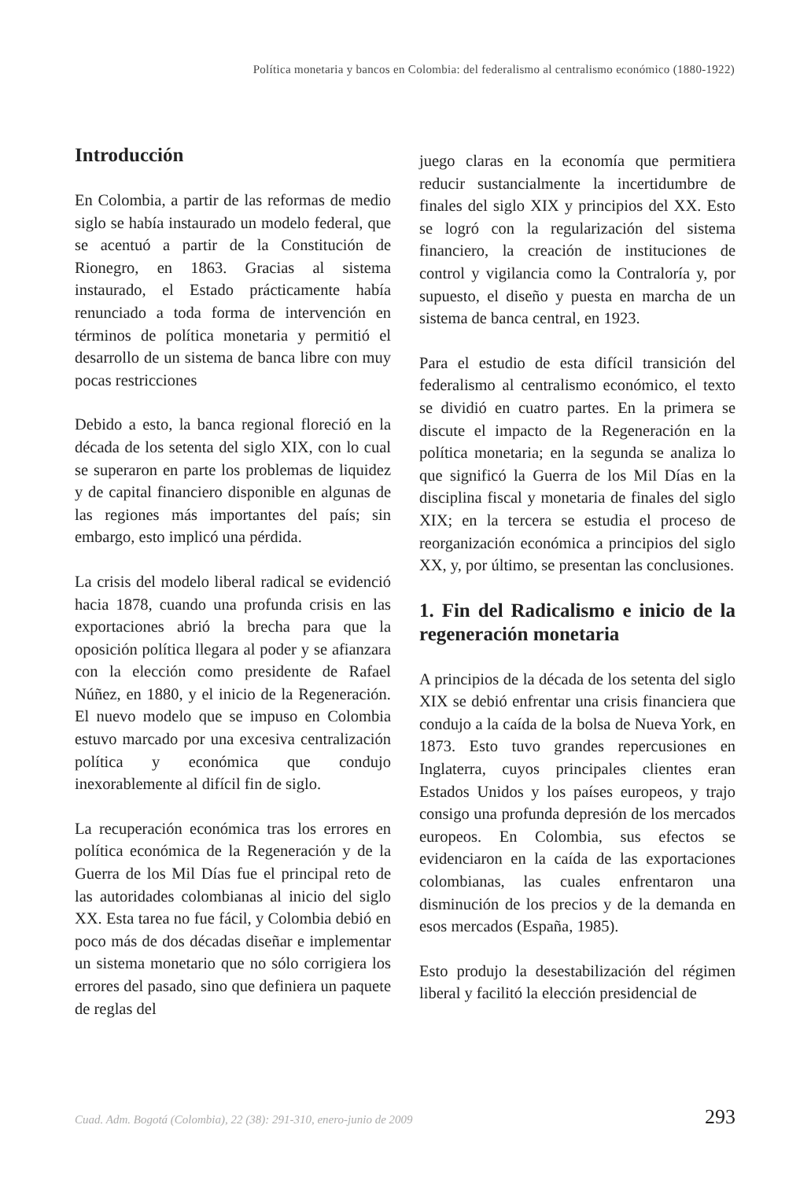Política monetaria y bancos en Colombia: del federalismo al centralismo económico (1880-1922)
Introducción
En Colombia, a partir de las reformas de medio siglo se había instaurado un modelo federal, que se acentuó a partir de la Constitución de Rionegro, en 1863. Gracias al sistema instaurado, el Estado prácticamente había renunciado a toda forma de intervención en términos de política monetaria y permitió el desarrollo de un sistema de banca libre con muy pocas restricciones
Debido a esto, la banca regional floreció en la década de los setenta del siglo XIX, con lo cual se superaron en parte los problemas de liquidez y de capital financiero disponible en algunas de las regiones más importantes del país; sin embargo, esto implicó una pérdida.
La crisis del modelo liberal radical se evidenció hacia 1878, cuando una profunda crisis en las exportaciones abrió la brecha para que la oposición política llegara al poder y se afianzara con la elección como presidente de Rafael Núñez, en 1880, y el inicio de la Regeneración. El nuevo modelo que se impuso en Colombia estuvo marcado por una excesiva centralización política y económica que condujo inexorablemente al difícil fin de siglo.
La recuperación económica tras los errores en política económica de la Regeneración y de la Guerra de los Mil Días fue el principal reto de las autoridades colombianas al inicio del siglo XX. Esta tarea no fue fácil, y Colombia debió en poco más de dos décadas diseñar e implementar un sistema monetario que no sólo corrigiera los errores del pasado, sino que definiera un paquete de reglas del
juego claras en la economía que permitiera reducir sustancialmente la incertidumbre de finales del siglo XIX y principios del XX. Esto se logró con la regularización del sistema financiero, la creación de instituciones de control y vigilancia como la Contraloría y, por supuesto, el diseño y puesta en marcha de un sistema de banca central, en 1923.
Para el estudio de esta difícil transición del federalismo al centralismo económico, el texto se dividió en cuatro partes. En la primera se discute el impacto de la Regeneración en la política monetaria; en la segunda se analiza lo que significó la Guerra de los Mil Días en la disciplina fiscal y monetaria de finales del siglo XIX; en la tercera se estudia el proceso de reorganización económica a principios del siglo XX, y, por último, se presentan las conclusiones.
1. Fin del Radicalismo e inicio de la regeneración monetaria
A principios de la década de los setenta del siglo XIX se debió enfrentar una crisis financiera que condujo a la caída de la bolsa de Nueva York, en 1873. Esto tuvo grandes repercusiones en Inglaterra, cuyos principales clientes eran Estados Unidos y los países europeos, y trajo consigo una profunda depresión de los mercados europeos. En Colombia, sus efectos se evidenciaron en la caída de las exportaciones colombianas, las cuales enfrentaron una disminución de los precios y de la demanda en esos mercados (España, 1985).
Esto produjo la desestabilización del régimen liberal y facilitó la elección presidencial de
Cuad. Adm. Bogotá (Colombia), 22 (38): 291-310, enero-junio de 2009 293